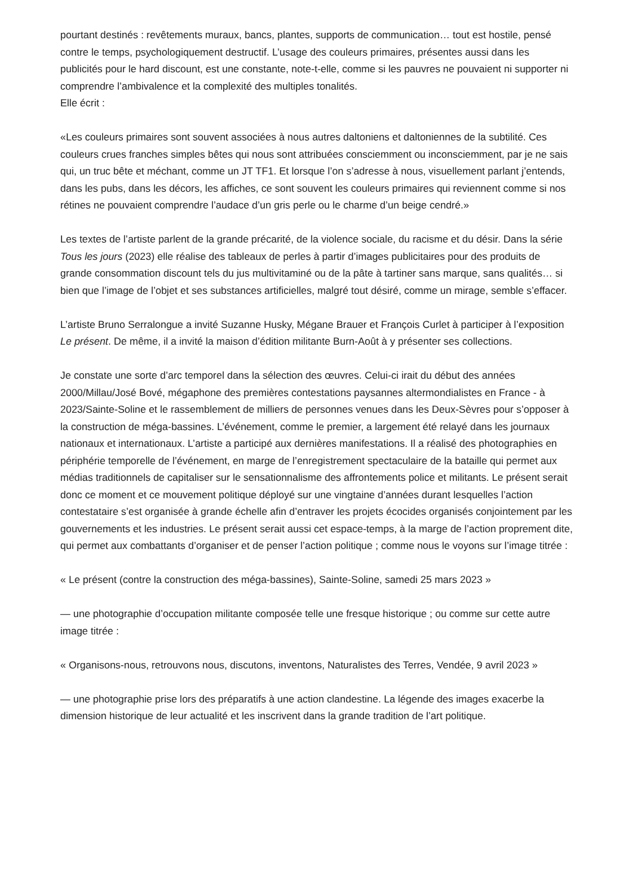pourtant destinés : revêtements muraux, bancs, plantes, supports de communication… tout est hostile, pensé contre le temps, psychologiquement destructif. L’usage des couleurs primaires, présentes aussi dans les publicités pour le hard discount, est une constante, note-t-elle, comme si les pauvres ne pouvaient ni supporter ni comprendre l’ambivalence et la complexité des multiples tonalités.
Elle écrit :
«Les couleurs primaires sont souvent associées à nous autres daltoniens et daltoniennes de la subtilité. Ces couleurs crues franches simples bêtes qui nous sont attribuées consciemment ou inconsciemment, par je ne sais qui, un truc bête et méchant, comme un JT TF1. Et lorsque l’on s’adresse à nous, visuellement parlant j’entends, dans les pubs, dans les décors, les affiches, ce sont souvent les couleurs primaires qui reviennent comme si nos rétines ne pouvaient comprendre l’audace d’un gris perle ou le charme d’un beige cendré.»
Les textes de l’artiste parlent de la grande précarité, de la violence sociale, du racisme et du désir. Dans la série Tous les jours (2023) elle réalise des tableaux de perles à partir d’images publicitaires pour des produits de grande consommation discount tels du jus multivitaminé ou de la pâte à tartiner sans marque, sans qualités… si bien que l’image de l’objet et ses substances artificielles, malgré tout désiré, comme un mirage, semble s’effacer.
L’artiste Bruno Serralongue a invité Suzanne Husky, Mégane Brauer et François Curlet à participer à l’exposition Le présent. De même, il a invité la maison d’édition militante Burn-Août à y présenter ses collections.
Je constate une sorte d’arc temporel dans la sélection des œuvres. Celui-ci irait du début des années 2000/Millau/José Bové, mégaphone des premières contestations paysannes altermondialistes en France - à 2023/Sainte-Soline et le rassemblement de milliers de personnes venues dans les Deux-Sèvres pour s’opposer à la construction de méga-bassines. L’événement, comme le premier, a largement été relayé dans les journaux nationaux et internationaux. L’artiste a participé aux dernières manifestations. Il a réalisé des photographies en périphérie temporelle de l’événement, en marge de l’enregistrement spectaculaire de la bataille qui permet aux médias traditionnels de capitaliser sur le sensationnalisme des affrontements police et militants. Le présent serait donc ce moment et ce mouvement politique déployé sur une vingtaine d’années durant lesquelles l’action contestataire s’est organisée à grande échelle afin d’entraver les projets écocides organisés conjointement par les gouvernements et les industries. Le présent serait aussi cet espace-temps, à la marge de l’action proprement dite, qui permet aux combattants d’organiser et de penser l’action politique ; comme nous le voyons sur l’image titrée :
« Le présent (contre la construction des méga-bassines), Sainte-Soline, samedi 25 mars 2023 »
— une photographie d’occupation militante composée telle une fresque historique ; ou comme sur cette autre image titrée :
« Organisons-nous, retrouvons nous, discutons, inventons, Naturalistes des Terres, Vendée, 9 avril 2023 »
— une photographie prise lors des préparatifs à une action clandestine. La légende des images exacerbe la dimension historique de leur actualité et les inscrivent dans la grande tradition de l’art politique.